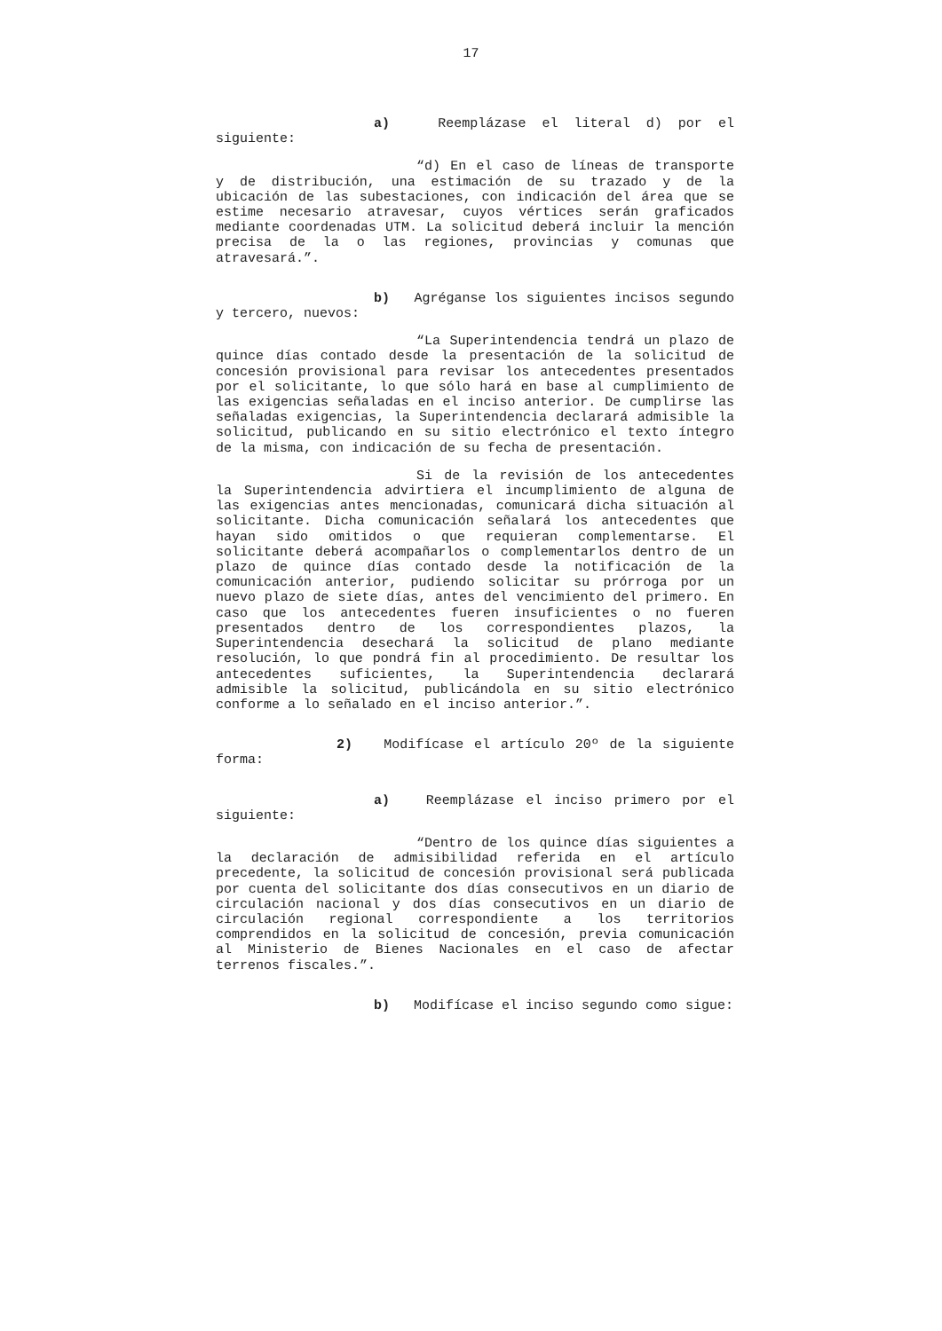17
a) Reemplázase el literal d) por el siguiente:
“d) En el caso de líneas de transporte y de distribución, una estimación de su trazado y de la ubicación de las subestaciones, con indicación del área que se estime necesario atravesar, cuyos vértices serán graficados mediante coordenadas UTM. La solicitud deberá incluir la mención precisa de la o las regiones, provincias y comunas que atravesará.”.
b) Agréganse los siguientes incisos segundo y tercero, nuevos:
“La Superintendencia tendrá un plazo de quince días contado desde la presentación de la solicitud de concesión provisional para revisar los antecedentes presentados por el solicitante, lo que sólo hará en base al cumplimiento de las exigencias señaladas en el inciso anterior. De cumplirse las señaladas exigencias, la Superintendencia declarará admisible la solicitud, publicando en su sitio electrónico el texto íntegro de la misma, con indicación de su fecha de presentación.
Si de la revisión de los antecedentes la Superintendencia advirtiera el incumplimiento de alguna de las exigencias antes mencionadas, comunicará dicha situación al solicitante. Dicha comunicación señalará los antecedentes que hayan sido omitidos o que requieran complementarse. El solicitante deberá acompañarlos o complementarlos dentro de un plazo de quince días contado desde la notificación de la comunicación anterior, pudiendo solicitar su prórroga por un nuevo plazo de siete días, antes del vencimiento del primero. En caso que los antecedentes fueren insuficientes o no fueren presentados dentro de los correspondientes plazos, la Superintendencia desechará la solicitud de plano mediante resolución, lo que pondrá fin al procedimiento. De resultar los antecedentes suficientes, la Superintendencia declarará admisible la solicitud, publicándola en su sitio electrónico conforme a lo señalado en el inciso anterior.”.
2) Modifícase el artículo 20º de la siguiente forma:
a) Reemplázase el inciso primero por el siguiente:
“Dentro de los quince días siguientes a la declaración de admisibilidad referida en el artículo precedente, la solicitud de concesión provisional será publicada por cuenta del solicitante dos días consecutivos en un diario de circulación nacional y dos días consecutivos en un diario de circulación regional correspondiente a los territorios comprendidos en la solicitud de concesión, previa comunicación al Ministerio de Bienes Nacionales en el caso de afectar terrenos fiscales.”.
b) Modifícase el inciso segundo como sigue: